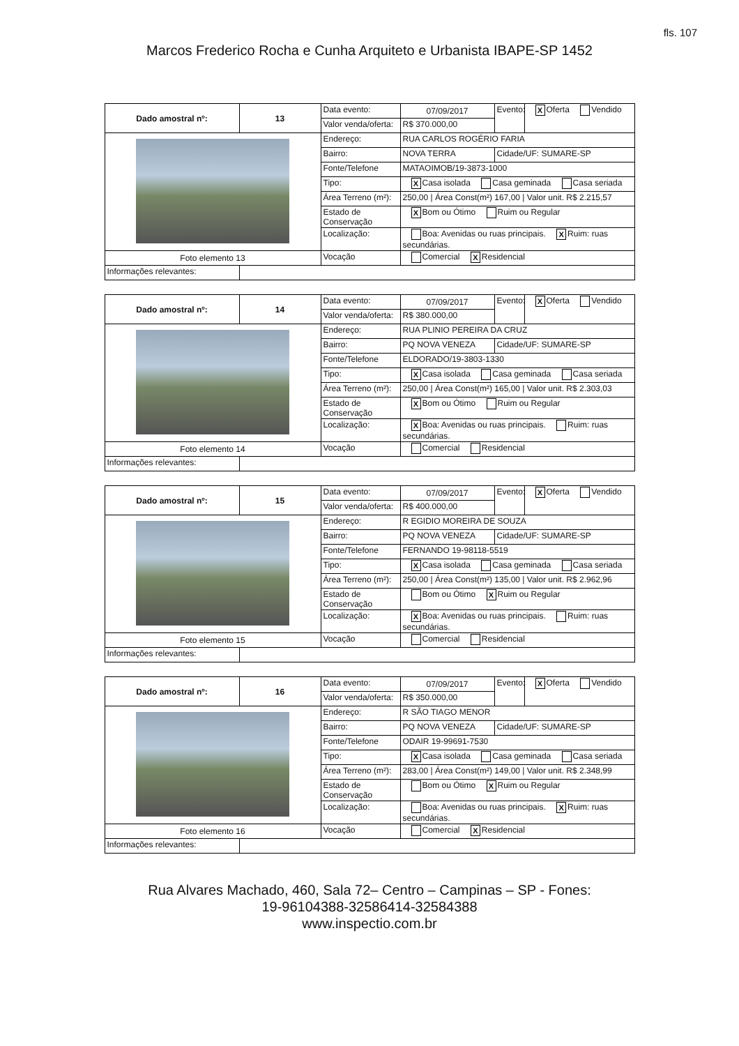fls. 107
Marcos Frederico Rocha e Cunha Arquiteto e Urbanista IBAPE-SP 1452
| Dado amostral nº: | 13 | Data evento: | 07/09/2017 | Evento: | X Oferta Vendido |
| | | Valor venda/oferta: | R$ 370.000,00 | | |
| | | Endereço: | RUA CARLOS ROGÉRIO FARIA | | |
| | | Bairro: | NOVA TERRA | Cidade/UF: SUMARE-SP | |
| | | Fonte/Telefone | MATAOIMOB/19-3873-1000 | | |
| | | Tipo: | X Casa isolada Casa geminada Casa seriada | | |
| | | Área Terreno (m²): | 250,00 / Área Const(m²) 167,00 / Valor unit. R$ 2.215,57 | | |
| | | Estado de Conservação | X Bom ou Ótimo Ruim ou Regular | | |
| | | Localização: | Boa: Avenidas ou ruas principais. X Ruim: ruas secundárias. | | |
| Foto elemento 13 | | Vocação | Comercial X Residencial | | |
| Informações relevantes: | | | | | |
| Dado amostral nº: | 14 | Data evento: | 07/09/2017 | Evento: | X Oferta Vendido |
| | | Valor venda/oferta: | R$ 380.000,00 | | |
| | | Endereço: | RUA PLINIO PEREIRA DA CRUZ | | |
| | | Bairro: | PQ NOVA VENEZA | Cidade/UF: SUMARE-SP | |
| | | Fonte/Telefone | ELDORADO/19-3803-1330 | | |
| | | Tipo: | X Casa isolada Casa geminada Casa seriada | | |
| | | Área Terreno (m²): | 250,00 / Área Const(m²) 165,00 / Valor unit. R$ 2.303,03 | | |
| | | Estado de Conservação | X Bom ou Ótimo Ruim ou Regular | | |
| | | Localização: | X Boa: Avenidas ou ruas principais. Ruim: ruas secundárias. | | |
| Foto elemento 14 | | Vocação | Comercial Residencial | | |
| Informações relevantes: | | | | | |
| Dado amostral nº: | 15 | Data evento: | 07/09/2017 | Evento: | X Oferta Vendido |
| | | Valor venda/oferta: | R$ 400.000,00 | | |
| | | Endereço: | R EGIDIO MOREIRA DE SOUZA | | |
| | | Bairro: | PQ NOVA VENEZA | Cidade/UF: SUMARE-SP | |
| | | Fonte/Telefone | FERNANDO 19-98118-5519 | | |
| | | Tipo: | X Casa isolada Casa geminada Casa seriada | | |
| | | Área Terreno (m²): | 250,00 / Área Const(m²) 135,00 / Valor unit. R$ 2.962,96 | | |
| | | Estado de Conservação | Bom ou Ótimo X Ruim ou Regular | | |
| | | Localização: | X Boa: Avenidas ou ruas principais. Ruim: ruas secundárias. | | |
| Foto elemento 15 | | Vocação | Comercial Residencial | | |
| Informações relevantes: | | | | | |
| Dado amostral nº: | 16 | Data evento: | 07/09/2017 | Evento: | X Oferta Vendido |
| | | Valor venda/oferta: | R$ 350.000,00 | | |
| | | Endereço: | R SÃO TIAGO MENOR | | |
| | | Bairro: | PQ NOVA VENEZA | Cidade/UF: SUMARE-SP | |
| | | Fonte/Telefone | ODAIR 19-99691-7530 | | |
| | | Tipo: | X Casa isolada Casa geminada Casa seriada | | |
| | | Área Terreno (m²): | 283,00 / Área Const(m²) 149,00 / Valor unit. R$ 2.348,99 | | |
| | | Estado de Conservação | Bom ou Ótimo X Ruim ou Regular | | |
| | | Localização: | Boa: Avenidas ou ruas principais. X Ruim: ruas secundárias. | | |
| Foto elemento 16 | | Vocação | Comercial X Residencial | | |
| Informações relevantes: | | | | | |
Rua Alvares Machado, 460, Sala 72– Centro – Campinas – SP - Fones:
19-96104388-32586414-32584388
www.inspectio.com.br